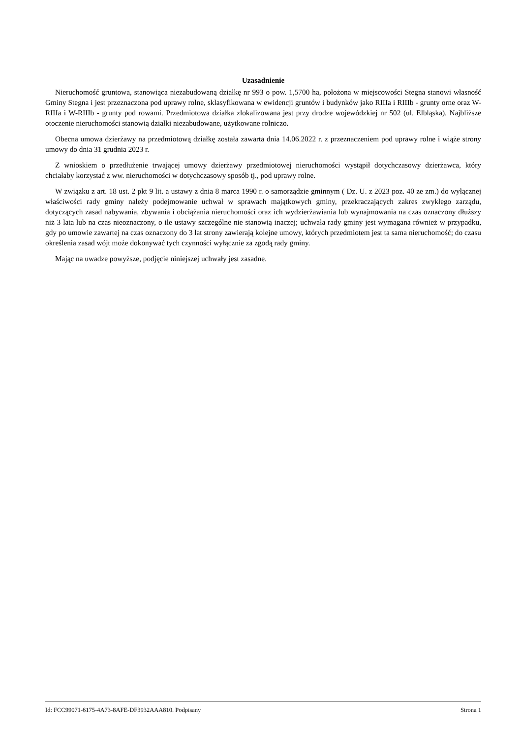Uzasadnienie
Nieruchomość gruntowa, stanowiąca niezabudowaną działkę nr 993 o pow. 1,5700 ha, położona w miejscowości Stegna stanowi własność Gminy Stegna i jest przeznaczona pod uprawy rolne, sklasyfikowana w ewidencji gruntów i budynków jako RIIIa i RIIIb - grunty orne oraz W-RIIIa i W-RIIIb - grunty pod rowami. Przedmiotowa działka zlokalizowana jest przy drodze wojewódzkiej nr 502 (ul. Elbląska). Najbliższe otoczenie nieruchomości stanowią działki niezabudowane, użytkowane rolniczo.
Obecna umowa dzierżawy na przedmiotową działkę została zawarta dnia 14.06.2022 r. z przeznaczeniem pod uprawy rolne i wiąże strony umowy do dnia 31 grudnia 2023 r.
Z wnioskiem o przedłużenie trwającej umowy dzierżawy przedmiotowej nieruchomości wystąpił dotychczasowy dzierżawca, który chciałaby korzystać z ww. nieruchomości w dotychczasowy sposób tj., pod uprawy rolne.
W związku z art. 18 ust. 2 pkt 9 lit. a ustawy z dnia 8 marca 1990 r. o samorządzie gminnym ( Dz. U. z 2023 poz. 40 ze zm.) do wyłącznej właściwości rady gminy należy podejmowanie uchwał w sprawach majątkowych gminy, przekraczających zakres zwykłego zarządu, dotyczących zasad nabywania, zbywania i obciążania nieruchomości oraz ich wydzierżawiania lub wynajmowania na czas oznaczony dłuższy niż 3 lata lub na czas nieoznaczony, o ile ustawy szczególne nie stanowią inaczej; uchwała rady gminy jest wymagana również w przypadku, gdy po umowie zawartej na czas oznaczony do 3 lat strony zawierają kolejne umowy, których przedmiotem jest ta sama nieruchomość; do czasu określenia zasad wójt może dokonywać tych czynności wyłącznie za zgodą rady gminy.
Mając na uwadze powyższe, podjęcie niniejszej uchwały jest zasadne.
Id: FCC99071-6175-4A73-8AFE-DF3932AAA810. Podpisany Strona 1